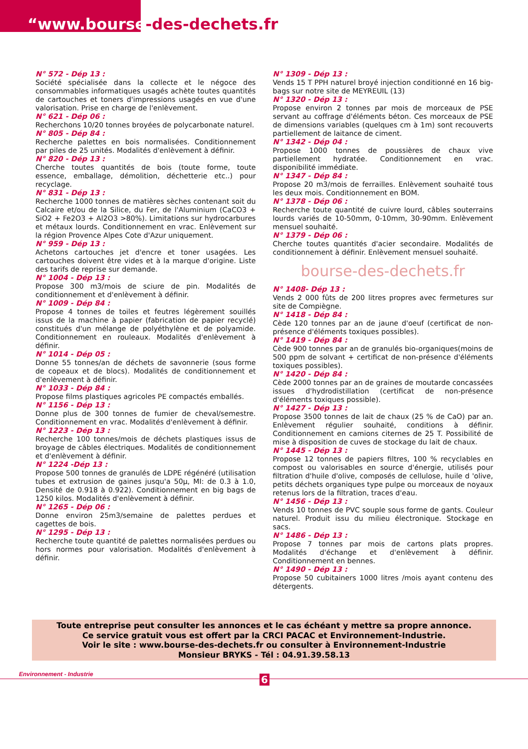“www.bourse-des-dechets.fr
N° 572 - Dép 13 :
Société spécialisée dans la collecte et le négoce des consommables informatiques usagés achète toutes quantités de cartouches et toners d'impressions usagés en vue d'une valorisation. Prise en charge de l'enlèvement.
N° 621 - Dép 06 :
Recherchons 10/20 tonnes broyées de polycarbonate naturel.
N° 805 - Dép 84 :
Recherche palettes en bois normalisées. Conditionnement par piles de 25 unités. Modalités d'enlèvement à définir.
N° 820 - Dép 13 :
Cherche toutes quantités de bois (toute forme, toute essence, emballage, démolition, déchetterie etc..) pour recyclage.
N° 831 - Dép 13 :
Recherche 1000 tonnes de matières sèches contenant soit du Calcaire et/ou de la Silice, du Fer, de l'Aluminium (CaCO3 + SiO2 + Fe2O3 + Al2O3 >80%). Limitations sur hydrocarbures et métaux lourds. Conditionnement en vrac. Enlèvement sur la région Provence Alpes Cote d'Azur uniquement.
N° 959 - Dép 13 :
Achetons cartouches jet d'encre et toner usagées. Les cartouches doivent être vides et à la marque d'origine. Liste des tarifs de reprise sur demande.
N° 1004 - Dép 13 :
Propose 300 m3/mois de sciure de pin. Modalités de conditionnement et d'enlèvement à définir.
N° 1009 - Dép 84 :
Propose 4 tonnes de toiles et feutres légèrement souillés issus de la machine à papier (fabrication de papier recyclé) constitués d'un mélange de polyéthylène et de polyamide. Conditionnement en rouleaux. Modalités d'enlèvement à définir.
N° 1014 - Dép 05 :
Donne 55 tonnes/an de déchets de savonnerie (sous forme de copeaux et de blocs). Modalités de conditionnement et d'enlèvement à définir.
N° 1033 - Dép 84 :
Propose films plastiques agricoles PE compactés emballés.
N° 1156 - Dép 13 :
Donne plus de 300 tonnes de fumier de cheval/semestre. Conditionnement en vrac. Modalités d'enlèvement à définir.
N° 1223 - Dép 13 :
Recherche 100 tonnes/mois de déchets plastiques issus de broyage de câbles électriques. Modalités de conditionnement et d'enlèvement à définir.
N° 1224 -Dép 13 :
Propose 500 tonnes de granulés de LDPE régénéré (utilisation tubes et extrusion de gaines jusqu'a 50µ, MI: de 0.3 à 1.0, Densité de 0.918 à 0.922). Conditionnement en big bags de 1250 kilos. Modalités d'enlèvement à définir.
N° 1265 - Dép 06 :
Donne environ 25m3/semaine de palettes perdues et cagettes de bois.
N° 1295 - Dép 13 :
Recherche toute quantité de palettes normalisées perdues ou hors normes pour valorisation. Modalités d'enlèvement à définir.
N° 1309 - Dép 13 :
Vends 15 T PPH naturel broyé injection conditionné en 16 big-bags sur notre site de MEYREUIL (13)
N° 1320 - Dép 13 :
Propose environ 2 tonnes par mois de morceaux de PSE servant au coffrage d'éléments béton. Ces morceaux de PSE de dimensions variables (quelques cm à 1m) sont recouverts partiellement de laitance de ciment.
N° 1342 - Dép 04 :
Propose 1000 tonnes de poussières de chaux vive partiellement hydratée. Conditionnement en vrac. disponibilité immédiate.
N° 1347 - Dép 84 :
Propose 20 m3/mois de ferrailles. Enlèvement souhaité tous les deux mois. Conditionnement en BOM.
N° 1378 - Dép 06 :
Recherche toute quantité de cuivre lourd, câbles souterrains lourds variés de 10-50mm, 0-10mm, 30-90mm. Enlèvement mensuel souhaité.
N° 1379 - Dép 06 :
Cherche toutes quantités d'acier secondaire. Modalités de conditionnement à définir. Enlèvement mensuel souhaité.
bourse-des-dechets.fr
N° 1408- Dép 13 :
Vends 2 000 fûts de 200 litres propres avec fermetures sur site de Compiègne.
N° 1418 - Dép 84 :
Cède 120 tonnes par an de jaune d'oeuf (certificat de non-présence d'éléments toxiques possibles).
N° 1419 - Dép 84 :
Cède 900 tonnes par an de granulés bio-organiques(moins de 500 ppm de solvant + certificat de non-présence d'éléments toxiques possibles).
N° 1420 - Dép 84 :
Cède 2000 tonnes par an de graines de moutarde concassées issues d'hydrodistillation (certificat de non-présence d'éléments toxiques possible).
N° 1427 - Dép 13 :
Propose 3500 tonnes de lait de chaux (25 % de CaO) par an. Enlèvement régulier souhaité, conditions à définir. Conditionnement en camions citernes de 25 T. Possibilité de mise à disposition de cuves de stockage du lait de chaux.
N° 1445 - Dép 13 :
Propose 12 tonnes de papiers filtres, 100 % recyclables en compost ou valorisables en source d'énergie, utilisés pour filtration d'huile d'olive, composés de cellulose, huile d 'olive, petits déchets organiques type pulpe ou morceaux de noyaux retenus lors de la filtration, traces d'eau.
N° 1456 - Dép 13 :
Vends 10 tonnes de PVC souple sous forme de gants. Couleur naturel. Produit issu du milieu électronique. Stockage en sacs.
N° 1486 - Dép 13 :
Propose 7 tonnes par mois de cartons plats propres. Modalités d'échange et d'enlèvement à définir. Conditionnement en bennes.
N° 1490 - Dép 13 :
Propose 50 cubitainers 1000 litres /mois ayant contenu des détergents.
Toute entreprise peut consulter les annonces et le cas échéant y mettre sa propre annonce.
Ce service gratuit vous est offert par la CRCI PACAC et Environnement-Industrie.
Voir le site : www.bourse-des-dechets.fr ou consulter à Environnement-Industrie
Monsieur BRYKS - Tél : 04.91.39.58.13
Environnement - Industrie 6